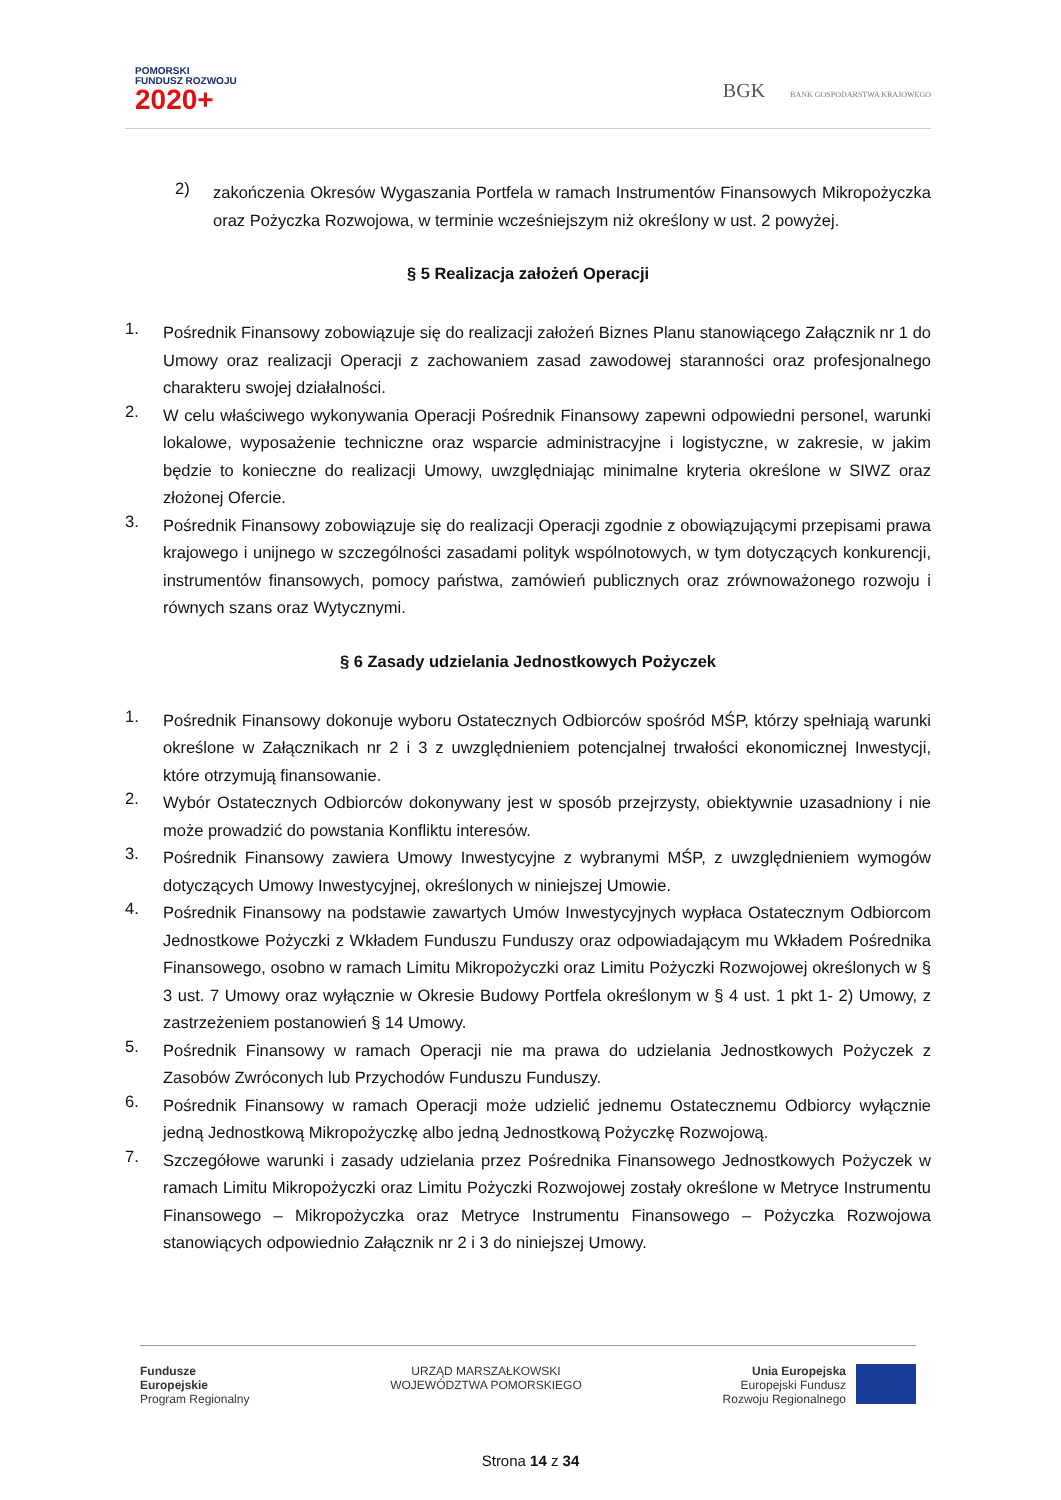POMORSKI
FUNDUSZ ROZWOJU
2020+
BGK BANK GOSPODARSTWA KRAJOWEGO
2)
zakończenia Okresów Wygaszania Portfela w ramach Instrumentów Finansowych Mikropożyczka oraz Pożyczka Rozwojowa, w terminie wcześniejszym niż określony w ust. 2 powyżej.
§ 5 Realizacja założeń Operacji
1.
Pośrednik Finansowy zobowiązuje się do realizacji założeń Biznes Planu stanowiącego Załącznik nr 1 do Umowy oraz realizacji Operacji z zachowaniem zasad zawodowej staranności oraz profesjonalnego charakteru swojej działalności.
2.
W celu właściwego wykonywania Operacji Pośrednik Finansowy zapewni odpowiedni personel, warunki lokalowe, wyposażenie techniczne oraz wsparcie administracyjne i logistyczne, w zakresie, w jakim będzie to konieczne do realizacji Umowy, uwzględniając minimalne kryteria określone w SIWZ oraz złożonej Ofercie.
3.
Pośrednik Finansowy zobowiązuje się do realizacji Operacji zgodnie z obowiązującymi przepisami prawa krajowego i unijnego w szczególności zasadami polityk wspólnotowych, w tym dotyczących konkurencji, instrumentów finansowych, pomocy państwa, zamówień publicznych oraz zrównoważonego rozwoju i równych szans oraz Wytycznymi.
§ 6 Zasady udzielania Jednostkowych Pożyczek
1.
Pośrednik Finansowy dokonuje wyboru Ostatecznych Odbiorców spośród MŚP, którzy spełniają warunki określone w Załącznikach nr 2 i 3 z uwzględnieniem potencjalnej trwałości ekonomicznej Inwestycji, które otrzymują finansowanie.
2.
Wybór Ostatecznych Odbiorców dokonywany jest w sposób przejrzysty, obiektywnie uzasadniony i nie może prowadzić do powstania Konfliktu interesów.
3.
Pośrednik Finansowy zawiera Umowy Inwestycyjne z wybranymi MŚP, z uwzględnieniem wymogów dotyczących Umowy Inwestycyjnej, określonych w niniejszej Umowie.
4.
Pośrednik Finansowy na podstawie zawartych Umów Inwestycyjnych wypłaca Ostatecznym Odbiorcom Jednostkowe Pożyczki z Wkładem Funduszu Funduszy oraz odpowiadającym mu Wkładem Pośrednika Finansowego, osobno w ramach Limitu Mikropożyczki oraz Limitu Pożyczki Rozwojowej określonych w § 3 ust. 7 Umowy oraz wyłącznie w Okresie Budowy Portfela określonym w § 4 ust. 1 pkt 1- 2) Umowy, z zastrzeżeniem postanowień § 14 Umowy.
5.
Pośrednik Finansowy w ramach Operacji nie ma prawa do udzielania Jednostkowych Pożyczek z Zasobów Zwróconych lub Przychodów Funduszu Funduszy.
6.
Pośrednik Finansowy w ramach Operacji może udzielić jednemu Ostatecznemu Odbiorcy wyłącznie jedną Jednostkową Mikropożyczkę albo jedną Jednostkową Pożyczkę Rozwojową.
7.
Szczegółowe warunki i zasady udzielania przez Pośrednika Finansowego Jednostkowych Pożyczek w ramach Limitu Mikropożyczki oraz Limitu Pożyczki Rozwojowej zostały określone w Metryce Instrumentu Finansowego – Mikropożyczka oraz Metryce Instrumentu Finansowego – Pożyczka Rozwojowa stanowiących odpowiednio Załącznik nr 2 i 3 do niniejszej Umowy.
Fundusze
Europejskie
Program Regionalny
URZĄD MARSZAŁKOWSKI
WOJEWÓDZTWA POMORSKIEGO
Unia Europejska
Europejski Fundusz
Rozwoju Regionalnego
Strona 14 z 34